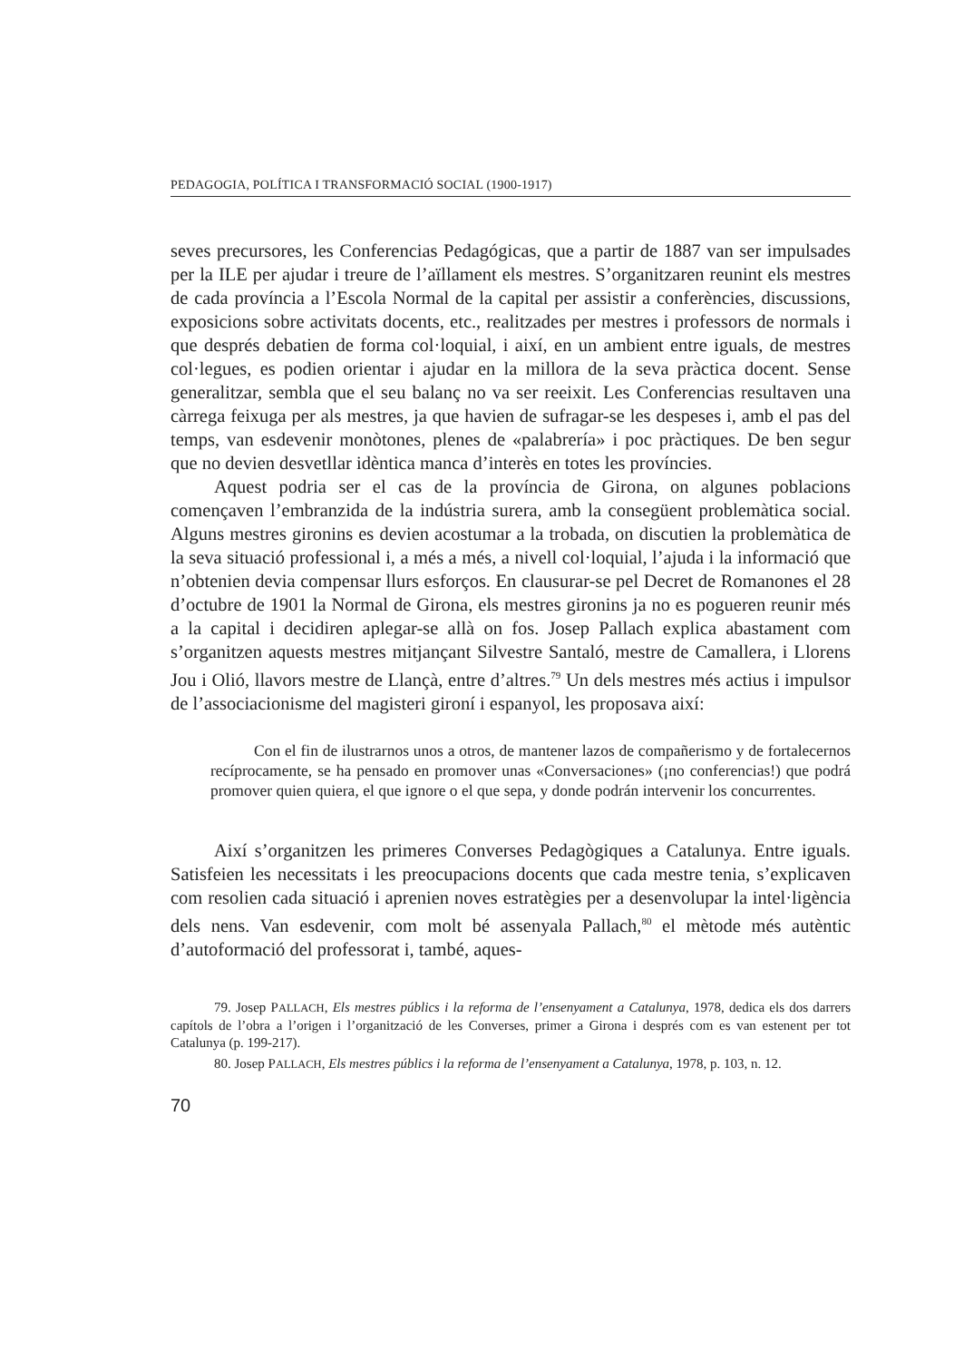PEDAGOGIA, POLÍTICA I TRANSFORMACIÓ SOCIAL (1900-1917)
seves precursores, les Conferencias Pedagógicas, que a partir de 1887 van ser impulsades per la ILE per ajudar i treure de l’aïllament els mestres. S’organitzaren reunint els mestres de cada província a l’Escola Normal de la capital per assistir a conferències, discussions, exposicions sobre activitats docents, etc., realitzades per mestres i professors de normals i que després debatien de forma col·loquial, i així, en un ambient entre iguals, de mestres col·legues, es podien orientar i ajudar en la millora de la seva pràctica docent. Sense generalitzar, sembla que el seu balanç no va ser reeixit. Les Conferencias resultaven una càrrega feixuga per als mestres, ja que havien de sufragar-se les despeses i, amb el pas del temps, van esdevenir monòtones, plenes de «palabrería» i poc pràctiques. De ben segur que no devien desvetllar idèntica manca d’interès en totes les províncies.
Aquest podria ser el cas de la província de Girona, on algunes poblacions començaven l’embranzida de la indústria surera, amb la consegüent problemàtica social. Alguns mestres gironins es devien acostumar a la trobada, on discutien la problemàtica de la seva situació professional i, a més a més, a nivell col·loquial, l’ajuda i la informació que n’obtenien devia compensar llurs esforços. En clausurar-se pel Decret de Romanones el 28 d’octubre de 1901 la Normal de Girona, els mestres gironins ja no es pogueren reunir més a la capital i decidiren aplegar-se allà on fos. Josep Pallach explica abastament com s’organitzen aquests mestres mitjançant Silvestre Santaló, mestre de Camallera, i Llorens Jou i Olió, llavors mestre de Llançà, entre d’altres.<sup>79</sup> Un dels mestres més actius i impulsor de l’associacionisme del magisteri gironí i espanyol, les proposava així:
Con el fin de ilustrarnos unos a otros, de mantener lazos de compañerismo y de fortalecernos recíprocamente, se ha pensado en promover unas «Conversaciones» (¡no conferencias!) que podrá promover quien quiera, el que ignore o el que sepa, y donde podrán intervenir los concurrentes.
Així s’organitzen les primeres Converses Pedagògiques a Catalunya. Entre iguals. Satisfeien les necessitats i les preocupacions docents que cada mestre tenia, s’explicaven com resolien cada situació i aprenien noves estratègies per a desenvolupar la intel·ligència dels nens. Van esdevenir, com molt bé assenyala Pallach,<sup>80</sup> el mètode més autèntic d’autoformació del professorat i, també, aques-
79. Josep PALLACH, Els mestres públics i la reforma de l’ensenyament a Catalunya, 1978, dedica els dos darrers capítols de l’obra a l’origen i l’organització de les Converses, primer a Girona i després com es van estenent per tot Catalunya (p. 199-217).
80. Josep PALLACH, Els mestres públics i la reforma de l’ensenyament a Catalunya, 1978, p. 103, n. 12.
70